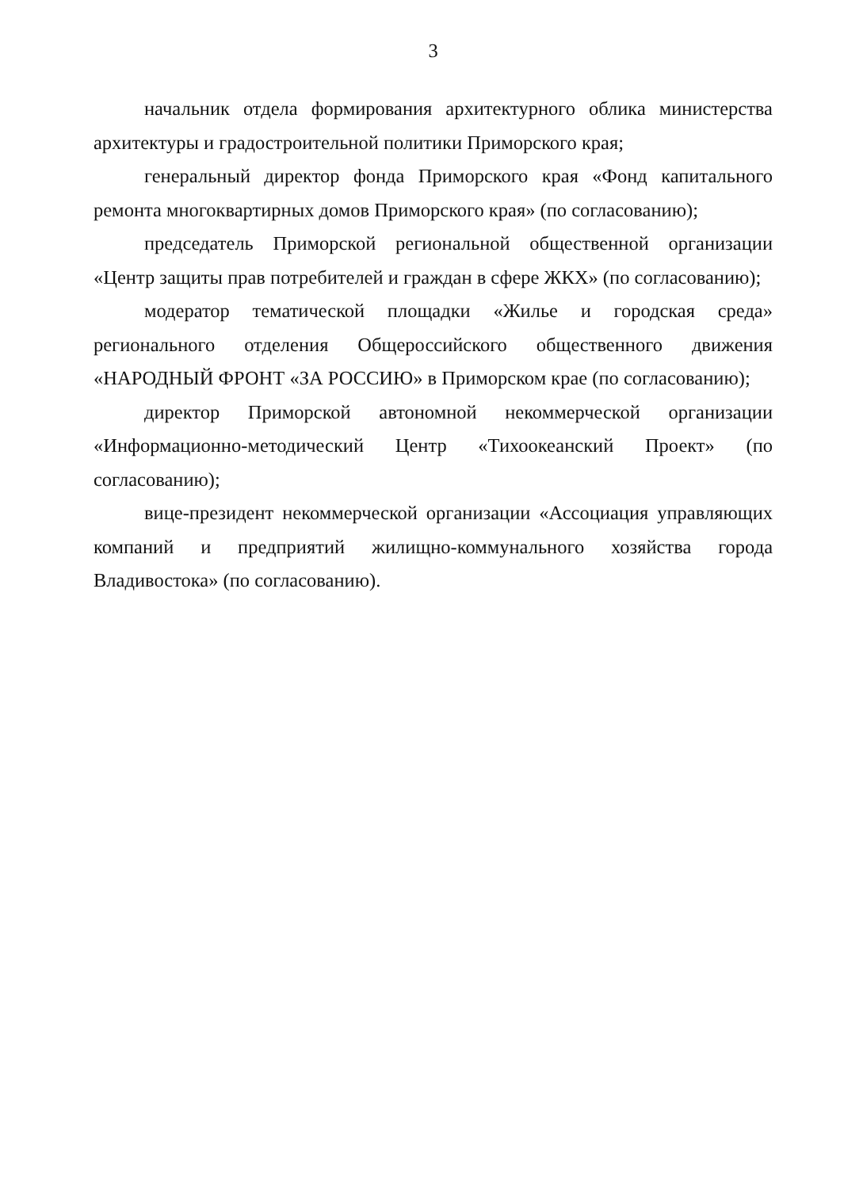3
начальник отдела формирования архитектурного облика министерства архитектуры и градостроительной политики Приморского края;
генеральный директор фонда Приморского края «Фонд капитального ремонта многоквартирных домов Приморского края» (по согласованию);
председатель Приморской региональной общественной организации «Центр защиты прав потребителей и граждан в сфере ЖКХ» (по согласованию);
модератор тематической площадки «Жилье и городская среда» регионального отделения Общероссийского общественного движения «НАРОДНЫЙ ФРОНТ «ЗА РОССИЮ» в Приморском крае (по согласованию);
директор Приморской автономной некоммерческой организации «Информационно-методический Центр «Тихоокеанский Проект» (по согласованию);
вице-президент некоммерческой организации «Ассоциация управляющих компаний и предприятий жилищно-коммунального хозяйства города Владивостока» (по согласованию).